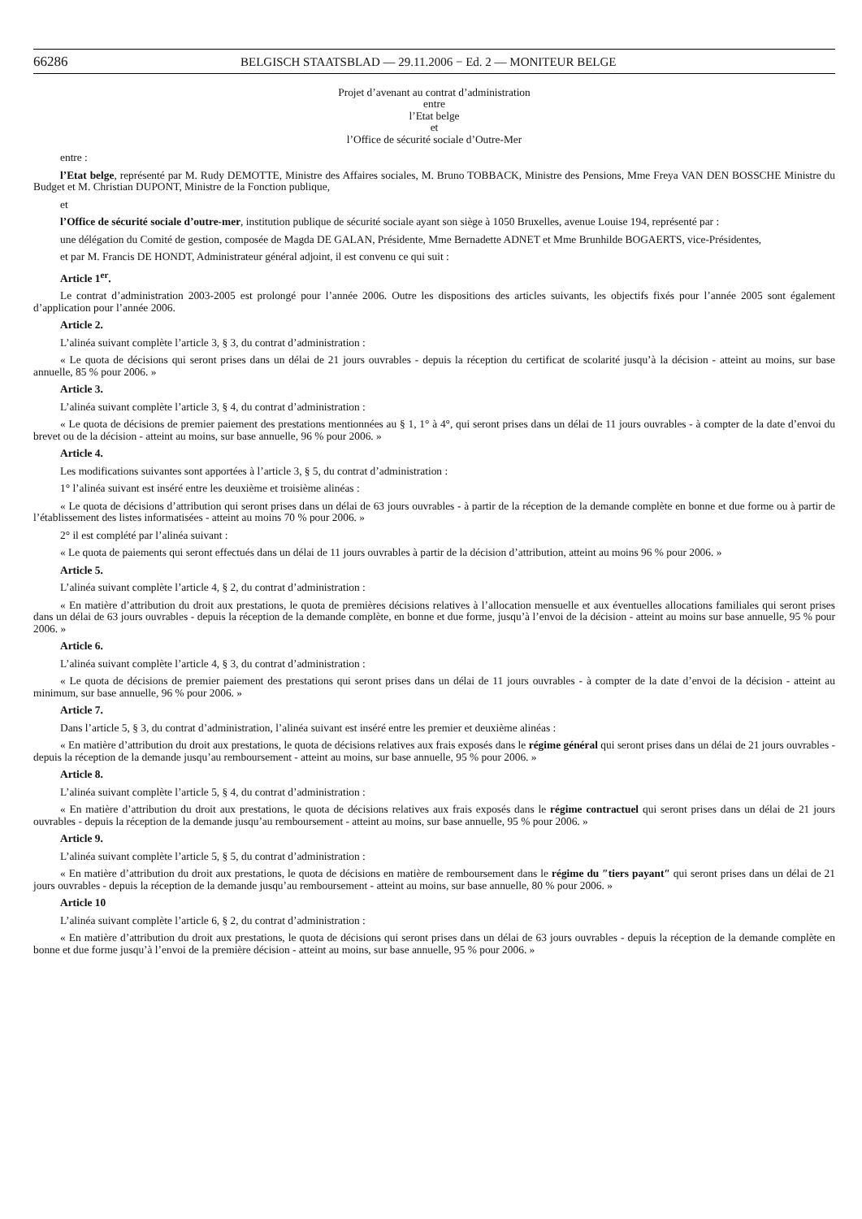66286 BELGISCH STAATSBLAD — 29.11.2006 − Ed. 2 — MONITEUR BELGE
Projet d’avenant au contrat d’administration
entre
l’Etat belge
et
l’Office de sécurité sociale d’Outre-Mer
entre :
l’Etat belge, représenté par M. Rudy DEMOTTE, Ministre des Affaires sociales, M. Bruno TOBBACK, Ministre des Pensions, Mme Freya VAN DEN BOSSCHE Ministre du Budget et M. Christian DUPONT, Ministre de la Fonction publique,
et
l’Office de sécurité sociale d’outre-mer, institution publique de sécurité sociale ayant son siège à 1050 Bruxelles, avenue Louise 194, représenté par :
une délégation du Comité de gestion, composée de Magda DE GALAN, Présidente, Mme Bernadette ADNET et Mme Brunhilde BOGAERTS, vice-Présidentes,
et par M. Francis DE HONDT, Administrateur général adjoint, il est convenu ce qui suit :
Article 1<sup>er</sup>.
Le contrat d’administration 2003-2005 est prolongé pour l’année 2006. Outre les dispositions des articles suivants, les objectifs fixés pour l’année 2005 sont également d’application pour l’année 2006.
Article 2.
L’alinéa suivant complète l’article 3, § 3, du contrat d’administration :
« Le quota de décisions qui seront prises dans un délai de 21 jours ouvrables - depuis la réception du certificat de scolarité jusqu’à la décision - atteint au moins, sur base annuelle, 85 % pour 2006. »
Article 3.
L’alinéa suivant complète l’article 3, § 4, du contrat d’administration :
« Le quota de décisions de premier paiement des prestations mentionnées au § 1, 1° à 4°, qui seront prises dans un délai de 11 jours ouvrables - à compter de la date d’envoi du brevet ou de la décision - atteint au moins, sur base annuelle, 96 % pour 2006. »
Article 4.
Les modifications suivantes sont apportées à l’article 3, § 5, du contrat d’administration :
1° l’alinéa suivant est inséré entre les deuxième et troisième alinéas :
« Le quota de décisions d’attribution qui seront prises dans un délai de 63 jours ouvrables - à partir de la réception de la demande complète en bonne et due forme ou à partir de l’établissement des listes informatisées - atteint au moins 70 % pour 2006. »
2° il est complété par l’alinéa suivant :
« Le quota de paiements qui seront effectués dans un délai de 11 jours ouvrables à partir de la décision d’attribution, atteint au moins 96 % pour 2006. »
Article 5.
L’alinéa suivant complète l’article 4, § 2, du contrat d’administration :
« En matière d’attribution du droit aux prestations, le quota de premières décisions relatives à l’allocation mensuelle et aux éventuelles allocations familiales qui seront prises dans un délai de 63 jours ouvrables - depuis la réception de la demande complète, en bonne et due forme, jusqu’à l’envoi de la décision - atteint au moins sur base annuelle, 95 % pour 2006. »
Article 6.
L’alinéa suivant complète l’article 4, § 3, du contrat d’administration :
« Le quota de décisions de premier paiement des prestations qui seront prises dans un délai de 11 jours ouvrables - à compter de la date d’envoi de la décision - atteint au minimum, sur base annuelle, 96 % pour 2006. »
Article 7.
Dans l’article 5, § 3, du contrat d’administration, l’alinéa suivant est inséré entre les premier et deuxième alinéas :
« En matière d’attribution du droit aux prestations, le quota de décisions relatives aux frais exposés dans le régime général qui seront prises dans un délai de 21 jours ouvrables - depuis la réception de la demande jusqu’au remboursement - atteint au moins, sur base annuelle, 95 % pour 2006. »
Article 8.
L’alinéa suivant complète l’article 5, § 4, du contrat d’administration :
« En matière d’attribution du droit aux prestations, le quota de décisions relatives aux frais exposés dans le régime contractuel qui seront prises dans un délai de 21 jours ouvrables - depuis la réception de la demande jusqu’au remboursement - atteint au moins, sur base annuelle, 95 % pour 2006. »
Article 9.
L’alinéa suivant complète l’article 5, § 5, du contrat d’administration :
« En matière d’attribution du droit aux prestations, le quota de décisions en matière de remboursement dans le régime du ″tiers payant″ qui seront prises dans un délai de 21 jours ouvrables - depuis la réception de la demande jusqu’au remboursement - atteint au moins, sur base annuelle, 80 % pour 2006. »
Article 10
L’alinéa suivant complète l’article 6, § 2, du contrat d’administration :
« En matière d’attribution du droit aux prestations, le quota de décisions qui seront prises dans un délai de 63 jours ouvrables - depuis la réception de la demande complète en bonne et due forme jusqu’à l’envoi de la première décision - atteint au moins, sur base annuelle, 95 % pour 2006. »